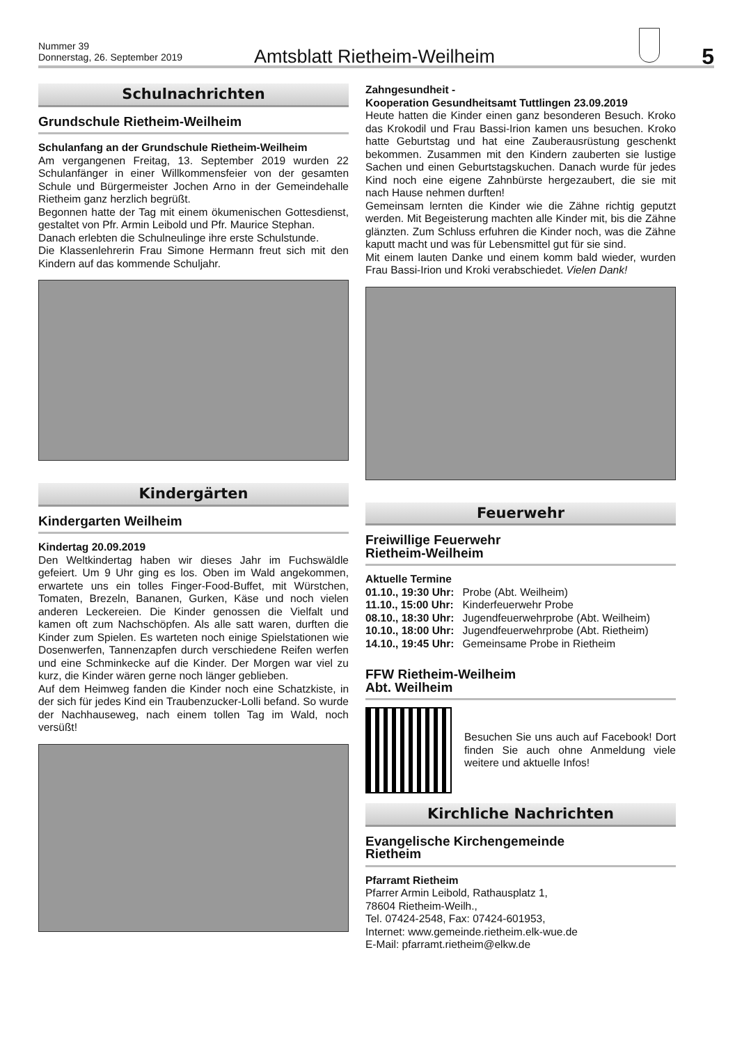Nummer 39
Donnerstag, 26. September 2019
Amtsblatt Rietheim-Weilheim
5
Schulnachrichten
Grundschule Rietheim-Weilheim
Schulanfang an der Grundschule Rietheim-Weilheim
Am vergangenen Freitag, 13. September 2019 wurden 22 Schulanfänger in einer Willkommensfeier von der gesamten Schule und Bürgermeister Jochen Arno in der Gemeindehalle Rietheim ganz herzlich begrüßt.
Begonnen hatte der Tag mit einem ökumenischen Gottesdienst, gestaltet von Pfr. Armin Leibold und Pfr. Maurice Stephan.
Danach erlebten die Schulneulinge ihre erste Schulstunde.
Die Klassenlehrerin Frau Simone Hermann freut sich mit den Kindern auf das kommende Schuljahr.
Kindergärten
Kindergarten Weilheim
Kindertag 20.09.2019
Den Weltkindertag haben wir dieses Jahr im Fuchswäldle gefeiert. Um 9 Uhr ging es los. Oben im Wald angekommen, erwartete uns ein tolles Finger-Food-Buffet, mit Würstchen, Tomaten, Brezeln, Bananen, Gurken, Käse und noch vielen anderen Leckereien. Die Kinder genossen die Vielfalt und kamen oft zum Nachschöpfen. Als alle satt waren, durften die Kinder zum Spielen. Es warteten noch einige Spielstationen wie Dosenwerfen, Tannenzapfen durch verschiedene Reifen werfen und eine Schminkecke auf die Kinder. Der Morgen war viel zu kurz, die Kinder wären gerne noch länger geblieben.
Auf dem Heimweg fanden die Kinder noch eine Schatzkiste, in der sich für jedes Kind ein Traubenzucker-Lolli befand. So wurde der Nachhauseweg, nach einem tollen Tag im Wald, noch versüßt!
Zahngesundheit -
Kooperation Gesundheitsamt Tuttlingen 23.09.2019
Heute hatten die Kinder einen ganz besonderen Besuch. Kroko das Krokodil und Frau Bassi-Irion kamen uns besuchen. Kroko hatte Geburtstag und hat eine Zauberausrüstung geschenkt bekommen. Zusammen mit den Kindern zauberten sie lustige Sachen und einen Geburtstagskuchen. Danach wurde für jedes Kind noch eine eigene Zahnbürste hergezaubert, die sie mit nach Hause nehmen durften!
Gemeinsam lernten die Kinder wie die Zähne richtig geputzt werden. Mit Begeisterung machten alle Kinder mit, bis die Zähne glänzten. Zum Schluss erfuhren die Kinder noch, was die Zähne kaputt macht und was für Lebensmittel gut für sie sind.
Mit einem lauten Danke und einem komm bald wieder, wurden Frau Bassi-Irion und Kroki verabschiedet. Vielen Dank!
Feuerwehr
Freiwillige Feuerwehr
Rietheim-Weilheim
Aktuelle Termine
| 01.10., 19:30 Uhr: | Probe (Abt. Weilheim) |
| 11.10., 15:00 Uhr: | Kinderfeuerwehr Probe |
| 08.10., 18:30 Uhr: | Jugendfeuerwehrprobe (Abt. Weilheim) |
| 10.10., 18:00 Uhr: | Jugendfeuerwehrprobe (Abt. Rietheim) |
| 14.10., 19:45 Uhr: | Gemeinsame Probe in Rietheim |
FFW Rietheim-Weilheim
Abt. Weilheim
Besuchen Sie uns auch auf Facebook! Dort finden Sie auch ohne Anmeldung viele weitere und aktuelle Infos!
Kirchliche Nachrichten
Evangelische Kirchengemeinde
Rietheim
Pfarramt Rietheim
Pfarrer Armin Leibold, Rathausplatz 1,
78604 Rietheim-Weilh.,
Tel. 07424-2548, Fax: 07424-601953,
Internet: www.gemeinde.rietheim.elk-wue.de
E-Mail: pfarramt.rietheim@elkw.de